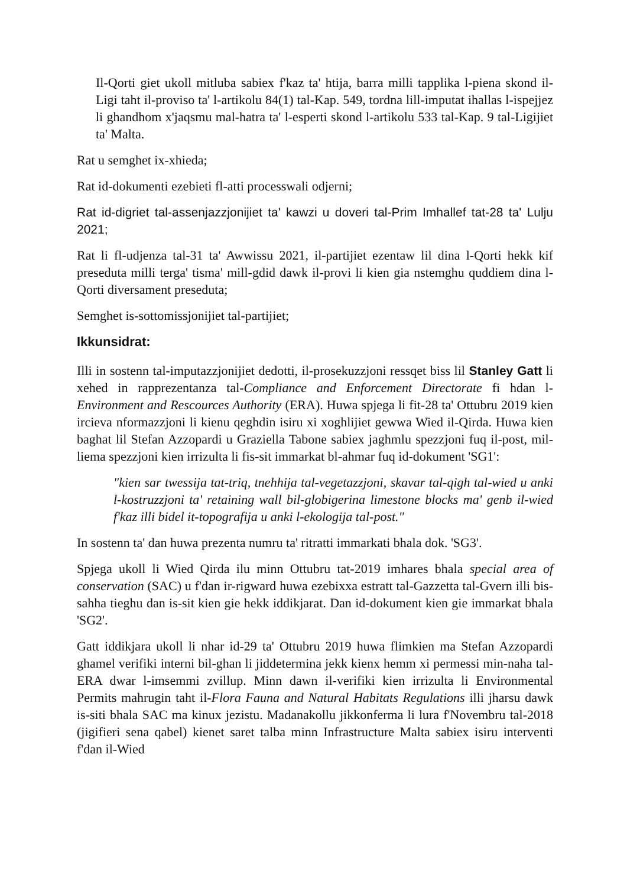Il-Qorti giet ukoll mitluba sabiex f'kaz ta' htija, barra milli tapplika l-piena skond il-Ligi taht il-proviso ta' l-artikolu 84(1) tal-Kap. 549, tordna lill-imputat ihallas l-ispejjez li ghandhom x'jaqsmu mal-hatra ta' l-esperti skond l-artikolu 533 tal-Kap. 9 tal-Ligijiet ta' Malta.
Rat u semghet ix-xhieda;
Rat id-dokumenti ezebieti fl-atti processwali odjerni;
Rat id-digriet tal-assenjazzjonijiet ta' kawzi u doveri tal-Prim Imhallef tat-28 ta' Lulju 2021;
Rat li fl-udjenza tal-31 ta' Awwissu 2021, il-partijiet ezentaw lil dina l-Qorti hekk kif preseduta milli terga' tisma' mill-gdid dawk il-provi li kien gia nstemghu quddiem dina l-Qorti diversament preseduta;
Semghet is-sottomissjonijiet tal-partijiet;
Ikkunsidrat:
Illi in sostenn tal-imputazzjonijiet dedotti, il-prosekuzzjoni ressqet biss lil Stanley Gatt li xehed in rapprezentanza tal-Compliance and Enforcement Directorate fi hdan l-Environment and Rescources Authority (ERA). Huwa spjega li fit-28 ta' Ottubru 2019 kien ircieva nformazzjoni li kienu qeghdin isiru xi xoghlijiet gewwa Wied il-Qirda. Huwa kien baghat lil Stefan Azzopardi u Graziella Tabone sabiex jaghmlu spezzjoni fuq il-post, mil-liema spezzjoni kien irrizulta li fis-sit immarkat bl-ahmar fuq id-dokument 'SG1':
"kien sar twessija tat-triq, tnehhija tal-vegetazzjoni, skavar tal-qigh tal-wied u anki l-kostruzzjoni ta' retaining wall bil-globigerina limestone blocks ma' genb il-wied f'kaz illi bidel it-topografija u anki l-ekologija tal-post."
In sostenn ta' dan huwa prezenta numru ta' ritratti immarkati bhala dok. 'SG3'.
Spjega ukoll li Wied Qirda ilu minn Ottubru tat-2019 imhares bhala special area of conservation (SAC) u f'dan ir-rigward huwa ezebixxa estratt tal-Gazzetta tal-Gvern illi bis-sahha tieghu dan is-sit kien gie hekk iddikjarat. Dan id-dokument kien gie immarkat bhala 'SG2'.
Gatt iddikjara ukoll li nhar id-29 ta' Ottubru 2019 huwa flimkien ma Stefan Azzopardi ghamel verifiki interni bil-ghan li jiddetermina jekk kienx hemm xi permessi min-naha tal-ERA dwar l-imsemmi zvillup. Minn dawn il-verifiki kien irrizulta li Environmental Permits mahrugin taht il-Flora Fauna and Natural Habitats Regulations illi jharsu dawk is-siti bhala SAC ma kinux jezistu. Madanakollu jikkonferma li lura f'Novembru tal-2018 (jigifieri sena qabel) kienet saret talba minn Infrastructure Malta sabiex isiru interventi f'dan il-Wied